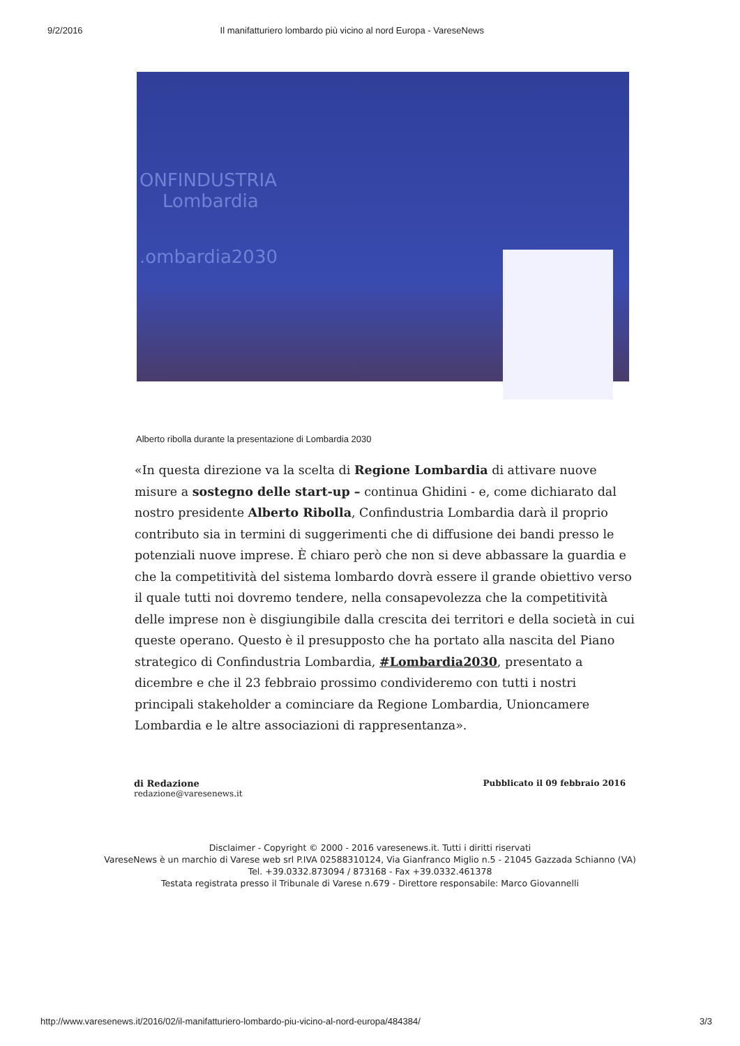9/2/2016 Il manifatturiero lombardo più vicino al nord Europa - VareseNews
ONFINDUSTRIA
Lombardia
.ombardia2030
Alberto ribolla durante la presentazione di Lombardia 2030
«In questa direzione va la scelta di Regione Lombardia di attivare nuove misure a sostegno delle start-up – continua Ghidini - e, come dichiarato dal nostro presidente Alberto Ribolla, Confindustria Lombardia darà il proprio contributo sia in termini di suggerimenti che di diffusione dei bandi presso le potenziali nuove imprese. È chiaro però che non si deve abbassare la guardia e che la competitività del sistema lombardo dovrà essere il grande obiettivo verso il quale tutti noi dovremo tendere, nella consapevolezza che la competitività delle imprese non è disgiungibile dalla crescita dei territori e della società in cui queste operano. Questo è il presupposto che ha portato alla nascita del Piano strategico di Confindustria Lombardia, #Lombardia2030, presentato a dicembre e che il 23 febbraio prossimo condivideremo con tutti i nostri principali stakeholder a cominciare da Regione Lombardia, Unioncamere Lombardia e le altre associazioni di rappresentanza».
di Redazione
redazione@varesenews.it
Pubblicato il 09 febbraio 2016
Disclaimer - Copyright © 2000 - 2016 varesenews.it. Tutti i diritti riservati
VareseNews è un marchio di Varese web srl P.IVA 02588310124, Via Gianfranco Miglio n.5 - 21045 Gazzada Schianno (VA)
Tel. +39.0332.873094 / 873168 - Fax +39.0332.461378
Testata registrata presso il Tribunale di Varese n.679 - Direttore responsabile: Marco Giovannelli
http://www.varesenews.it/2016/02/il-manifatturiero-lombardo-piu-vicino-al-nord-europa/484384/ 3/3